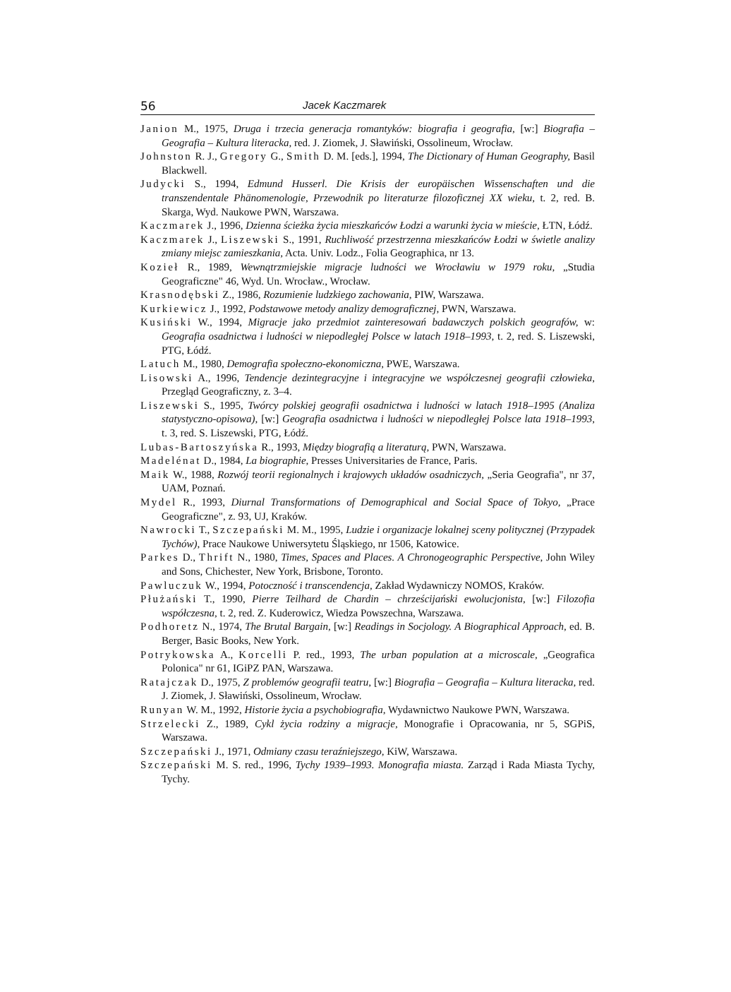56 Jacek Kaczmarek
Janion M., 1975, Druga i trzecia generacja romantyków: biografia i geografia, [w:] Biografia – Geografia – Kultura literacka, red. J. Ziomek, J. Sławiński, Ossolineum, Wrocław.
Johnston R. J., Gregory G., Smith D. M. [eds.], 1994, The Dictionary of Human Geography, Basil Blackwell.
Judycki S., 1994, Edmund Husserl. Die Krisis der europäischen Wissenschaften und die transzendentale Phänomenologie, Przewodnik po literaturze filozoficznej XX wieku, t. 2, red. B. Skarga, Wyd. Naukowe PWN, Warszawa.
Kaczmarek J., 1996, Dzienna ścieżka życia mieszkańców Łodzi a warunki życia w mieście, ŁTN, Łódź.
Kaczmarek J., Liszewski S., 1991, Ruchliwość przestrzenna mieszkańców Łodzi w świetle analizy zmiany miejsc zamieszkania, Acta. Univ. Lodz., Folia Geographica, nr 13.
Kozieł R., 1989, Wewnątrzmiejskie migracje ludności we Wrocławiu w 1979 roku, „Studia Geograficzne" 46, Wyd. Un. Wrocław., Wrocław.
Krasnodębski Z., 1986, Rozumienie ludzkiego zachowania, PIW, Warszawa.
Kurkiewicz J., 1992, Podstawowe metody analizy demograficznej, PWN, Warszawa.
Kusiński W., 1994, Migracje jako przedmiot zainteresowań badawczych polskich geografów, w: Geografia osadnictwa i ludności w niepodległej Polsce w latach 1918–1993, t. 2, red. S. Liszewski, PTG, Łódź.
Latuch M., 1980, Demografia społeczno-ekonomiczna, PWE, Warszawa.
Lisowski A., 1996, Tendencje dezintegracyjne i integracyjne we współczesnej geografii człowieka, Przegląd Geograficzny, z. 3–4.
Liszewski S., 1995, Twórcy polskiej geografii osadnictwa i ludności w latach 1918–1995 (Analiza statystyczno-opisowa), [w:] Geografia osadnictwa i ludności w niepodległej Polsce lata 1918–1993, t. 3, red. S. Liszewski, PTG, Łódź.
Lubas-Bartoszyńska R., 1993, Między biografią a literaturą, PWN, Warszawa.
Madelénat D., 1984, La biographie, Presses Universitaries de France, Paris.
Maik W., 1988, Rozwój teorii regionalnych i krajowych układów osadniczych, „Seria Geografia", nr 37, UAM, Poznań.
Mydel R., 1993, Diurnal Transformations of Demographical and Social Space of Tokyo, „Prace Geograficzne", z. 93, UJ, Kraków.
Nawrocki T., Szczepański M. M., 1995, Ludzie i organizacje lokalnej sceny politycznej (Przypadek Tychów), Prace Naukowe Uniwersytetu Śląskiego, nr 1506, Katowice.
Parkes D., Thrift N., 1980, Times, Spaces and Places. A Chronogeographic Perspective, John Wiley and Sons, Chichester, New York, Brisbone, Toronto.
Pawluczuk W., 1994, Potoczność i transcendencja, Zakład Wydawniczy NOMOS, Kraków.
Płużański T., 1990, Pierre Teilhard de Chardin – chrześcijański ewolucjonista, [w:] Filozofia współczesna, t. 2, red. Z. Kuderowicz, Wiedza Powszechna, Warszawa.
Podhoretz N., 1974, The Brutal Bargain, [w:] Readings in Socjology. A Biographical Approach, ed. B. Berger, Basic Books, New York.
Potrykowska A., Korcelli P. red., 1993, The urban population at a microscale, „Geografica Polonica" nr 61, IGiPZ PAN, Warszawa.
Ratajczak D., 1975, Z problemów geografii teatru, [w:] Biografia – Geografia – Kultura literacka, red. J. Ziomek, J. Sławiński, Ossolineum, Wrocław.
Runyan W. M., 1992, Historie życia a psychobiografia, Wydawnictwo Naukowe PWN, Warszawa.
Strzelecki Z., 1989, Cykl życia rodziny a migracje, Monografie i Opracowania, nr 5, SGPiS, Warszawa.
Szczepański J., 1971, Odmiany czasu teraźniejszego, KiW, Warszawa.
Szczepański M. S. red., 1996, Tychy 1939–1993. Monografia miasta. Zarząd i Rada Miasta Tychy, Tychy.